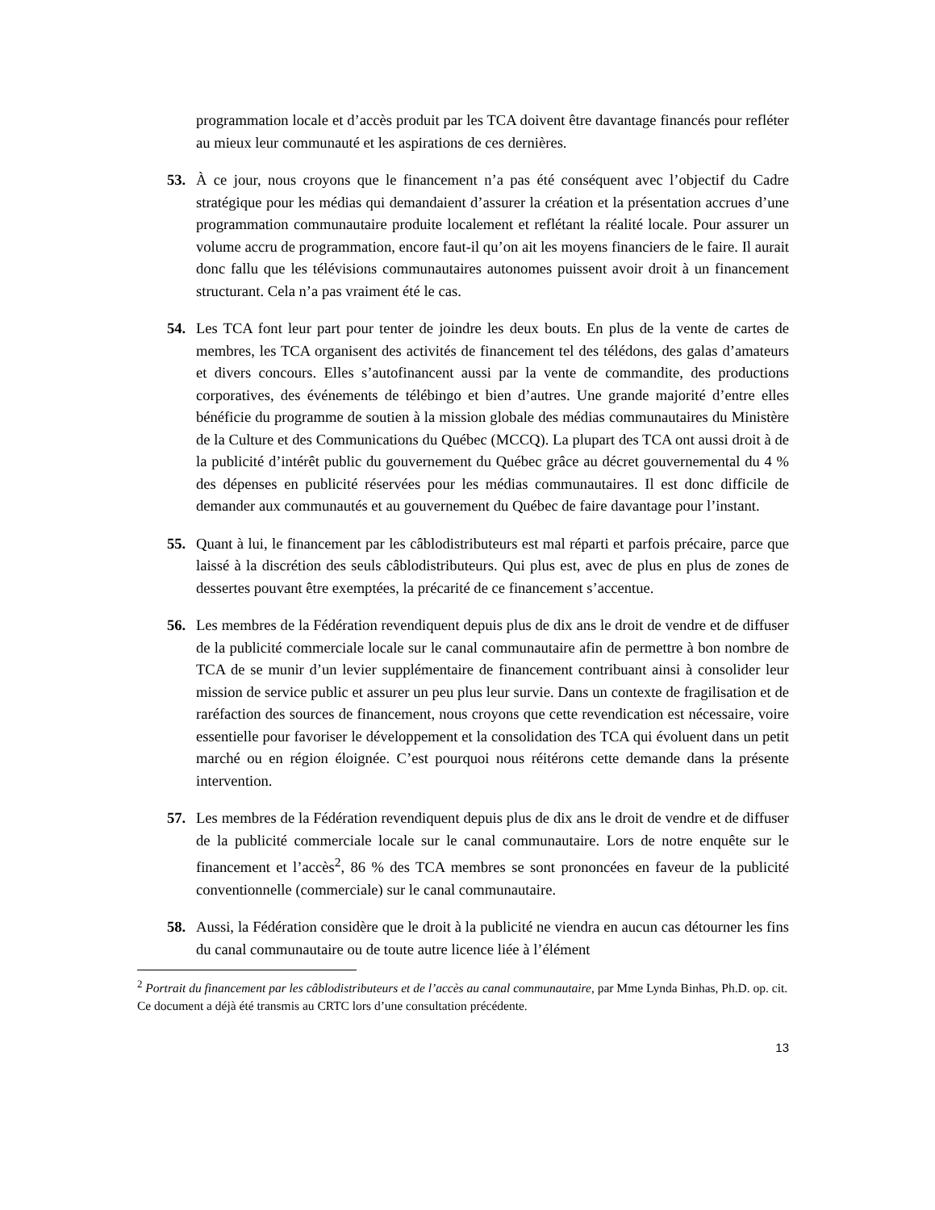programmation locale et d’accès produit par les TCA doivent être davantage financés pour refléter au mieux leur communauté et les aspirations de ces dernières.
53. À ce jour, nous croyons que le financement n’a pas été conséquent avec l’objectif du Cadre stratégique pour les médias qui demandaient d’assurer la création et la présentation accrues d’une programmation communautaire produite localement et reflétant la réalité locale. Pour assurer un volume accru de programmation, encore faut-il qu’on ait les moyens financiers de le faire. Il aurait donc fallu que les télévisions communautaires autonomes puissent avoir droit à un financement structurant. Cela n’a pas vraiment été le cas.
54. Les TCA font leur part pour tenter de joindre les deux bouts. En plus de la vente de cartes de membres, les TCA organisent des activités de financement tel des télédons, des galas d’amateurs et divers concours. Elles s’autofinancent aussi par la vente de commandite, des productions corporatives, des événements de télébingo et bien d’autres. Une grande majorité d’entre elles bénéficie du programme de soutien à la mission globale des médias communautaires du Ministère de la Culture et des Communications du Québec (MCCQ). La plupart des TCA ont aussi droit à de la publicité d’intérêt public du gouvernement du Québec grâce au décret gouvernemental du 4 % des dépenses en publicité réservées pour les médias communautaires. Il est donc difficile de demander aux communautés et au gouvernement du Québec de faire davantage pour l’instant.
55. Quant à lui, le financement par les câblodistributeurs est mal réparti et parfois précaire, parce que laissé à la discrétion des seuls câblodistributeurs. Qui plus est, avec de plus en plus de zones de dessertes pouvant être exemptées, la précarité de ce financement s’accentue.
56. Les membres de la Fédération revendiquent depuis plus de dix ans le droit de vendre et de diffuser de la publicité commerciale locale sur le canal communautaire afin de permettre à bon nombre de TCA de se munir d’un levier supplémentaire de financement contribuant ainsi à consolider leur mission de service public et assurer un peu plus leur survie. Dans un contexte de fragilisation et de raréfaction des sources de financement, nous croyons que cette revendication est nécessaire, voire essentielle pour favoriser le développement et la consolidation des TCA qui évoluent dans un petit marché ou en région éloignée. C’est pourquoi nous réitérons cette demande dans la présente intervention.
57. Les membres de la Fédération revendiquent depuis plus de dix ans le droit de vendre et de diffuser de la publicité commerciale locale sur le canal communautaire. Lors de notre enquête sur le financement et l’accès<sup>2</sup>, 86 % des TCA membres se sont prononcées en faveur de la publicité conventionnelle (commerciale) sur le canal communautaire.
58. Aussi, la Fédération considère que le droit à la publicité ne viendra en aucun cas détourner les fins du canal communautaire ou de toute autre licence liée à l’élément
<sup>2</sup> Portrait du financement par les câblodistributeurs et de l’accès au canal communautaire, par Mme Lynda Binhas, Ph.D. op. cit. Ce document a déjà été transmis au CRTC lors d’une consultation précédente.
13